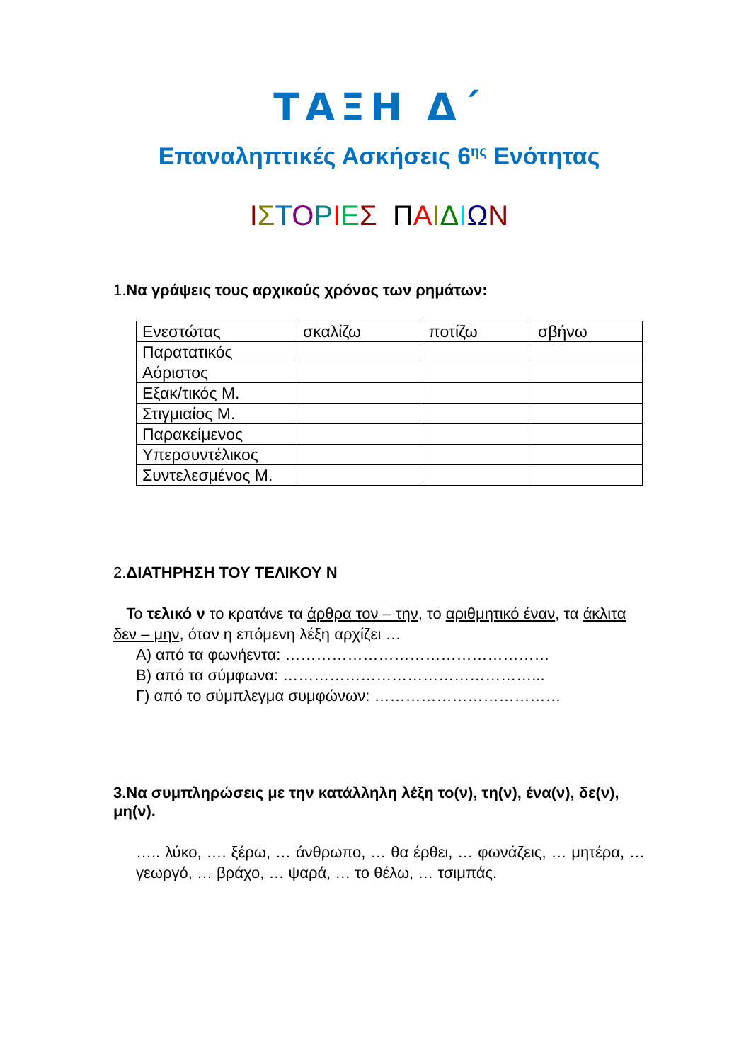ΤΑΞΗ Δ΄
Επαναληπτικές Ασκήσεις 6<sup>ης</sup> Ενότητας
ΙΣΤΟΡΙΕΣ ΠΑΙΔΙΩΝ
1.Να γράψεις τους αρχικούς χρόνος των ρημάτων:
| Ενεστώτας | σκαλίζω | ποτίζω | σβήνω |
| Παρατατικός | | | |
| Αόριστος | | | |
| Εξακ/τικός Μ. | | | |
| Στιγμιαίος Μ. | | | |
| Παρακείμενος | | | |
| Υπερσυντέλικος | | | |
| Συντελεσμένος Μ. | | | |
2.ΔΙΑΤΗΡΗΣΗ ΤΟΥ ΤΕΛΙΚΟΥ Ν
Το τελικό ν το κρατάνε τα άρθρα τον – την, το αριθμητικό έναν, τα άκλιτα δεν – μην, όταν η επόμενη λέξη αρχίζει …
Α) από τα φωνήεντα: ……………………………………………
Β) από τα σύμφωνα: …………………………………………...
Γ) από το σύμπλεγμα συμφώνων: ………………………………
3.Να συμπληρώσεις με την κατάλληλη λέξη το(ν), τη(ν), ένα(ν), δε(ν), μη(ν).
….. λύκο, …. ξέρω, … άνθρωπο, … θα έρθει, … φωνάζεις, … μητέρα, … γεωργό, … βράχο, … ψαρά, … το θέλω, … τσιμπάς.